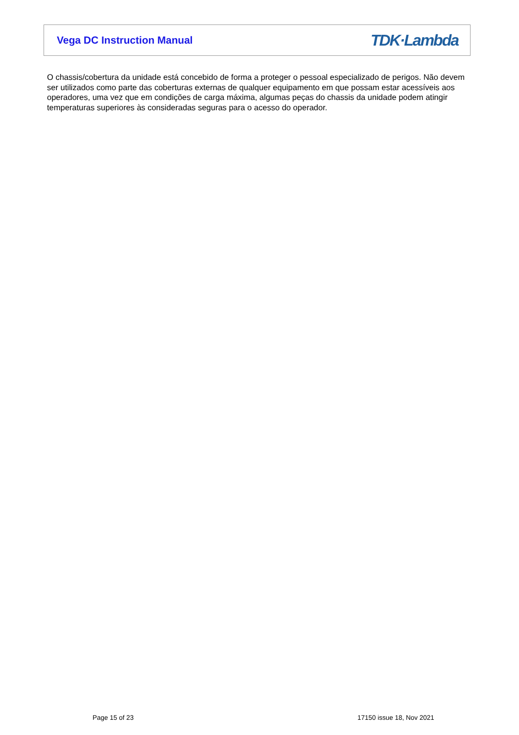Vega DC Instruction Manual TDK·Lambda
O chassis/cobertura da unidade está concebido de forma a proteger o pessoal especializado de perigos. Não devem ser utilizados como parte das coberturas externas de qualquer equipamento em que possam estar acessíveis aos operadores, uma vez que em condições de carga máxima, algumas peças do chassis da unidade podem atingir temperaturas superiores às consideradas seguras para o acesso do operador.
Page 15 of 23 17150 issue 18, Nov 2021